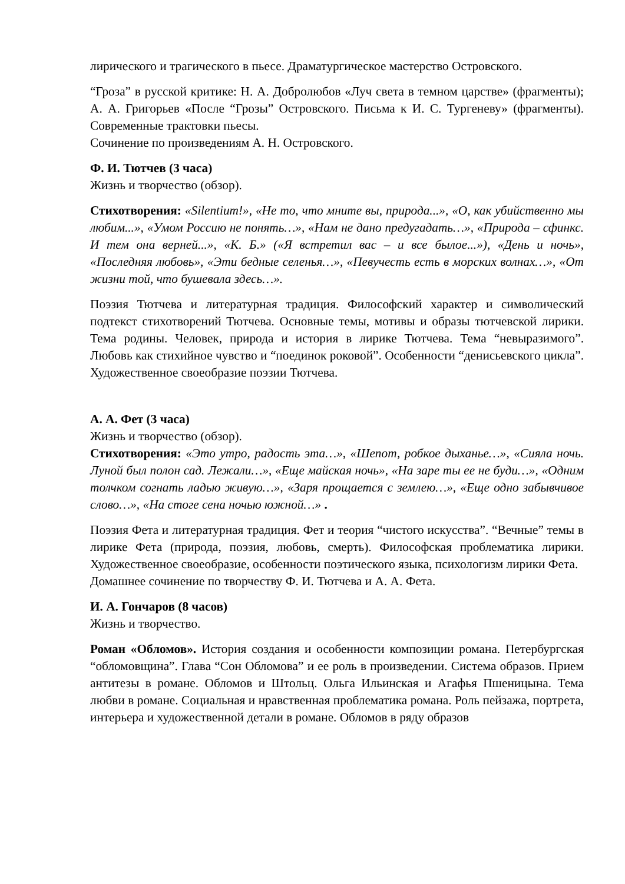лирического и трагического в пьесе. Драматургическое мастерство Островского.
“Гроза” в русской критике: Н. А. Добролюбов «Луч света в темном царстве» (фрагменты); А. А. Григорьев «После “Грозы” Островского. Письма к И. С. Тургеневу» (фрагменты). Современные трактовки пьесы.
Сочинение по произведениям А. Н. Островского.
Ф. И. Тютчев (3 часа)
Жизнь и творчество (обзор).
Стихотворения: «Silentium!», «Не то, что мните вы, природа...», «О, как убийственно мы любим...», «Умом Россию не понять…», «Нам не дано предугадать…», «Природа – сфинкс. И тем она верней...», «К. Б.» («Я встретил вас – и все былое...»), «День и ночь», «Последняя любовь», «Эти бедные селенья…», «Певучесть есть в морских волнах…», «От жизни той, что бушевала здесь…».
Поэзия Тютчева и литературная традиция. Философский характер и символический подтекст стихотворений Тютчева. Основные темы, мотивы и образы тютчевской лирики. Тема родины. Человек, природа и история в лирике Тютчева. Тема “невыразимого”. Любовь как стихийное чувство и “поединок роковой”. Особенности “денисьевского цикла”. Художественное своеобразие поэзии Тютчева.
А. А. Фет (3 часа)
Жизнь и творчество (обзор).
Стихотворения: «Это утро, радость эта…», «Шепот, робкое дыханье…», «Сияла ночь. Луной был полон сад. Лежали…», «Еще майская ночь», «На заре ты ее не буди…», «Одним толчком согнать ладью живую…», «Заря прощается с землею…», «Еще одно забывчивое слово…», «На стоге сена ночью южной…» .
Поэзия Фета и литературная традиция. Фет и теория “чистого искусства”. “Вечные” темы в лирике Фета (природа, поэзия, любовь, смерть). Философская проблематика лирики. Художественное своеобразие, особенности поэтического языка, психологизм лирики Фета.
Домашнее сочинение по творчеству Ф. И. Тютчева и А. А. Фета.
И. А. Гончаров (8 часов)
Жизнь и творчество.
Роман «Обломов». История создания и особенности композиции романа. Петербургская “обломовщина”. Глава “Сон Обломова” и ее роль в произведении. Система образов. Прием антитезы в романе. Обломов и Штольц. Ольга Ильинская и Агафья Пшеницына. Тема любви в романе. Социальная и нравственная проблематика романа. Роль пейзажа, портрета, интерьера и художественной детали в романе. Обломов в ряду образов